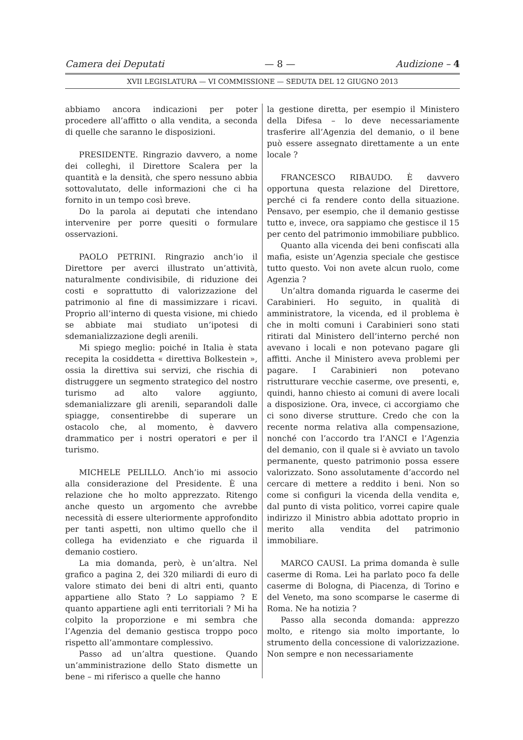Camera dei Deputati — 8 — Audizione – 4
XVII LEGISLATURA — VI COMMISSIONE — SEDUTA DEL 12 GIUGNO 2013
abbiamo ancora indicazioni per poter procedere all’affitto o alla vendita, a seconda di quelle che saranno le disposizioni.
PRESIDENTE. Ringrazio davvero, a nome dei colleghi, il Direttore Scalera per la quantità e la densità, che spero nessuno abbia sottovalutato, delle informazioni che ci ha fornito in un tempo così breve.
Do la parola ai deputati che intendano intervenire per porre quesiti o formulare osservazioni.
PAOLO PETRINI. Ringrazio anch’io il Direttore per averci illustrato un’attività, naturalmente condivisibile, di riduzione dei costi e soprattutto di valorizzazione del patrimonio al fine di massimizzare i ricavi. Proprio all’interno di questa visione, mi chiedo se abbiate mai studiato un’ipotesi di sdemanializzazione degli arenili.
Mi spiego meglio: poiché in Italia è stata recepita la cosiddetta « direttiva Bolkestein », ossia la direttiva sui servizi, che rischia di distruggere un segmento strategico del nostro turismo ad alto valore aggiunto, sdemanializzare gli arenili, separandoli dalle spiagge, consentirebbe di superare un ostacolo che, al momento, è davvero drammatico per i nostri operatori e per il turismo.
MICHELE PELILLO. Anch’io mi associo alla considerazione del Presidente. È una relazione che ho molto apprezzato. Ritengo anche questo un argomento che avrebbe necessità di essere ulteriormente approfondito per tanti aspetti, non ultimo quello che il collega ha evidenziato e che riguarda il demanio costiero.
La mia domanda, però, è un’altra. Nel grafico a pagina 2, dei 320 miliardi di euro di valore stimato dei beni di altri enti, quanto appartiene allo Stato ? Lo sappiamo ? E quanto appartiene agli enti territoriali ? Mi ha colpito la proporzione e mi sembra che l’Agenzia del demanio gestisca troppo poco rispetto all’ammontare complessivo.
Passo ad un’altra questione. Quando un’amministrazione dello Stato dismette un bene – mi riferisco a quelle che hanno
la gestione diretta, per esempio il Ministero della Difesa – lo deve necessariamente trasferire all’Agenzia del demanio, o il bene può essere assegnato direttamente a un ente locale ?
FRANCESCO RIBAUDO. È davvero opportuna questa relazione del Direttore, perché ci fa rendere conto della situazione. Pensavo, per esempio, che il demanio gestisse tutto e, invece, ora sappiamo che gestisce il 15 per cento del patrimonio immobiliare pubblico.
Quanto alla vicenda dei beni confiscati alla mafia, esiste un’Agenzia speciale che gestisce tutto questo. Voi non avete alcun ruolo, come Agenzia ?
Un’altra domanda riguarda le caserme dei Carabinieri. Ho seguito, in qualità di amministratore, la vicenda, ed il problema è che in molti comuni i Carabinieri sono stati ritirati dal Ministero dell’interno perché non avevano i locali e non potevano pagare gli affitti. Anche il Ministero aveva problemi per pagare. I Carabinieri non potevano ristrutturare vecchie caserme, ove presenti, e, quindi, hanno chiesto ai comuni di avere locali a disposizione. Ora, invece, ci accorgiamo che ci sono diverse strutture. Credo che con la recente norma relativa alla compensazione, nonché con l’accordo tra l’ANCI e l’Agenzia del demanio, con il quale si è avviato un tavolo permanente, questo patrimonio possa essere valorizzato. Sono assolutamente d’accordo nel cercare di mettere a reddito i beni. Non so come si configuri la vicenda della vendita e, dal punto di vista politico, vorrei capire quale indirizzo il Ministro abbia adottato proprio in merito alla vendita del patrimonio immobiliare.
MARCO CAUSI. La prima domanda è sulle caserme di Roma. Lei ha parlato poco fa delle caserme di Bologna, di Piacenza, di Torino e del Veneto, ma sono scomparse le caserme di Roma. Ne ha notizia ?
Passo alla seconda domanda: apprezzo molto, e ritengo sia molto importante, lo strumento della concessione di valorizzazione. Non sempre e non necessariamente